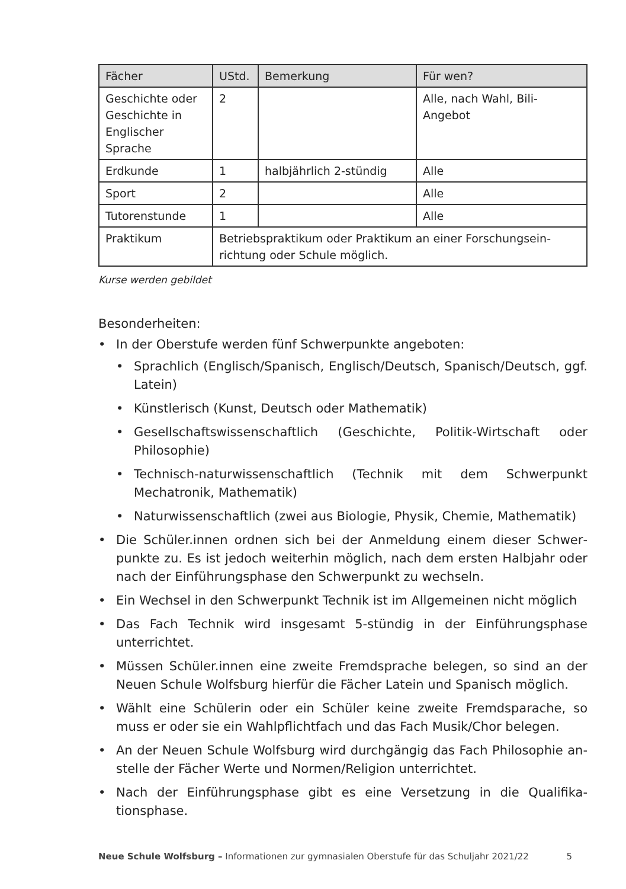| Fächer | UStd. | Bemerkung | Für wen? |
| --- | --- | --- | --- |
| Geschichte oder Geschichte in Englischer Sprache | 2 | | Alle, nach Wahl, Bili-Angebot |
| Erdkunde | 1 | halbjährlich 2-stündig | Alle |
| Sport | 2 | | Alle |
| Tutorenstunde | 1 | | Alle |
| Praktikum | Betriebspraktikum oder Praktikum an einer Forschungsein­richtung oder Schule möglich. | | |
Kurse werden gebildet
Besonderheiten:
• In der Oberstufe werden fünf Schwerpunkte angeboten:
• Sprachlich (Englisch/Spanisch, Englisch/Deutsch, Spanisch/Deutsch, ggf. Latein)
• Künstlerisch (Kunst, Deutsch oder Mathematik)
• Gesellschaftswissenschaftlich (Geschichte, Politik-Wirtschaft oder Philosophie)
• Technisch-naturwissenschaftlich (Technik mit dem Schwerpunkt Mechatronik, Mathematik)
• Naturwissenschaftlich (zwei aus Biologie, Physik, Chemie, Mathematik)
• Die Schüler.innen ordnen sich bei der Anmeldung einem dieser Schwer­punkte zu. Es ist jedoch weiterhin möglich, nach dem ersten Halbjahr oder nach der Einführungsphase den Schwerpunkt zu wechseln.
• Ein Wechsel in den Schwerpunkt Technik ist im Allgemeinen nicht möglich
• Das Fach Technik wird insgesamt 5-stündig in der Einführungsphase unterrichtet.
• Müssen Schüler.innen eine zweite Fremdsprache belegen, so sind an der Neuen Schule Wolfsburg hierfür die Fächer Latein und Spanisch möglich.
• Wählt eine Schülerin oder ein Schüler keine zweite Fremdsparache, so muss er oder sie ein Wahlpflichtfach und das Fach Musik/Chor belegen.
• An der Neuen Schule Wolfsburg wird durchgängig das Fach Philosophie an­stelle der Fächer Werte und Normen/Religion unterrichtet.
• Nach der Einführungsphase gibt es eine Versetzung in die Qualifika­tionsphase.
Neue Schule Wolfsburg – Informationen zur gymnasialen Oberstufe für das Schuljahr 2021/22 5